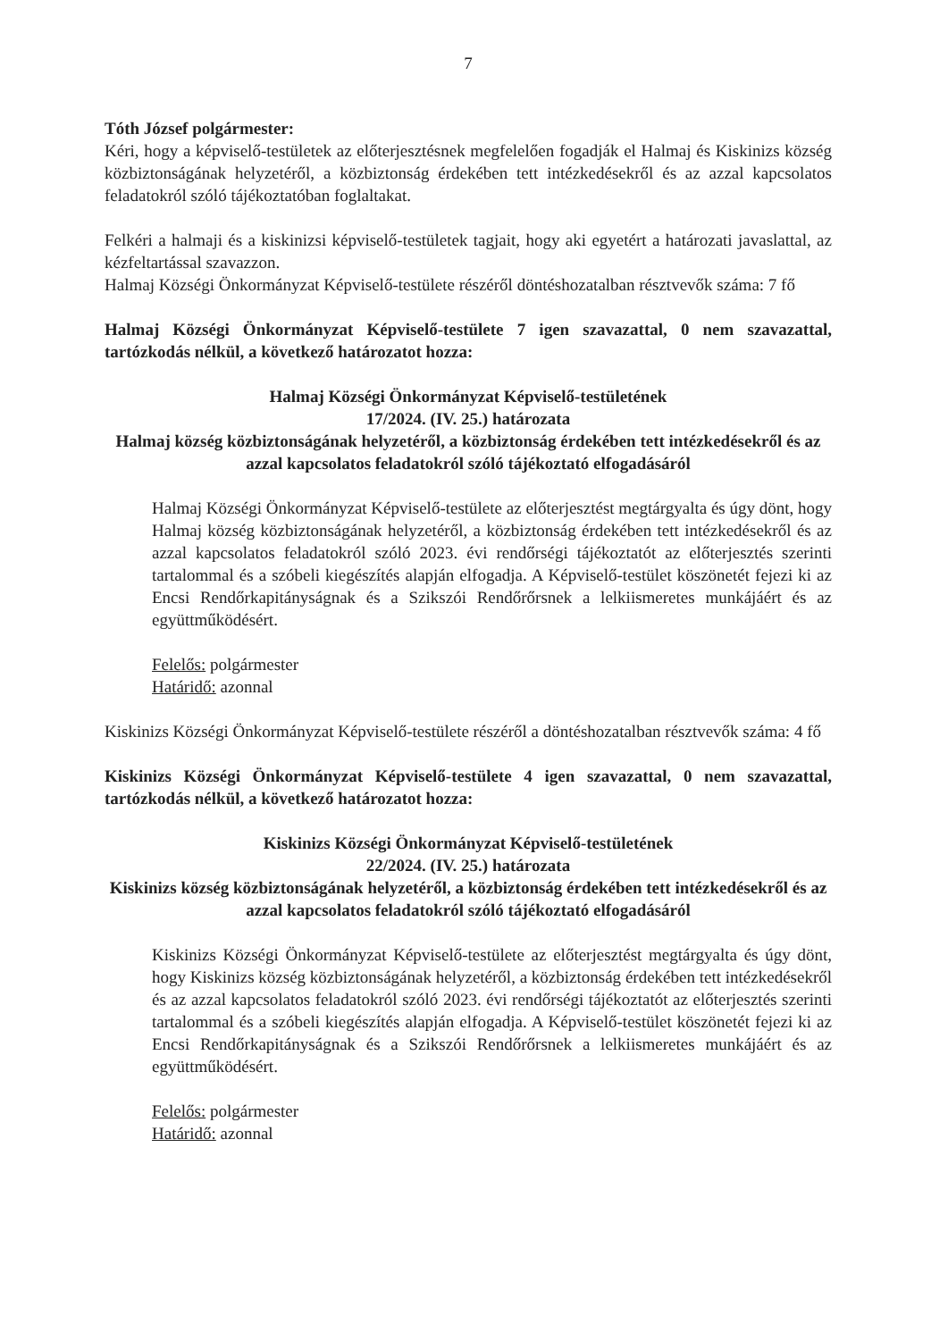7
Tóth József polgármester:
Kéri, hogy a képviselő-testületek az előterjesztésnek megfelelően fogadják el Halmaj és Kiskinizs község közbiztonságának helyzetéről, a közbiztonság érdekében tett intézkedésekről és az azzal kapcsolatos feladatokról szóló tájékoztatóban foglaltakat.
Felkéri a halmaji és a kiskinizsi képviselő-testületek tagjait, hogy aki egyetért a határozati javaslattal, az kézfeltartással szavazzon.
Halmaj Községi Önkormányzat Képviselő-testülete részéről döntéshozatalban résztvevők száma: 7 fő
Halmaj Községi Önkormányzat Képviselő-testülete 7 igen szavazattal, 0 nem szavazattal, tartózkodás nélkül, a következő határozatot hozza:
Halmaj Községi Önkormányzat Képviselő-testületének
17/2024. (IV. 25.) határozata
Halmaj község közbiztonságának helyzetéről, a közbiztonság érdekében tett intézkedésekről és az azzal kapcsolatos feladatokról szóló tájékoztató elfogadásáról
Halmaj Községi Önkormányzat Képviselő-testülete az előterjesztést megtárgyalta és úgy dönt, hogy Halmaj község közbiztonságának helyzetéről, a közbiztonság érdekében tett intézkedésekről és az azzal kapcsolatos feladatokról szóló 2023. évi rendőrségi tájékoztatót az előterjesztés szerinti tartalommal és a szóbeli kiegészítés alapján elfogadja. A Képviselő-testület köszönetét fejezi ki az Encsi Rendőrkapitányságnak és a Szikszói Rendőrőrsnek a lelkiismeretes munkájáért és az együttműködésért.
Felelős: polgármester
Határidő: azonnal
Kiskinizs Községi Önkormányzat Képviselő-testülete részéről a döntéshozatalban résztvevők száma: 4 fő
Kiskinizs Községi Önkormányzat Képviselő-testülete 4 igen szavazattal, 0 nem szavazattal, tartózkodás nélkül, a következő határozatot hozza:
Kiskinizs Községi Önkormányzat Képviselő-testületének
22/2024. (IV. 25.) határozata
Kiskinizs község közbiztonságának helyzetéről, a közbiztonság érdekében tett intézkedésekről és az azzal kapcsolatos feladatokról szóló tájékoztató elfogadásáról
Kiskinizs Községi Önkormányzat Képviselő-testülete az előterjesztést megtárgyalta és úgy dönt, hogy Kiskinizs község közbiztonságának helyzetéről, a közbiztonság érdekében tett intézkedésekről és az azzal kapcsolatos feladatokról szóló 2023. évi rendőrségi tájékoztatót az előterjesztés szerinti tartalommal és a szóbeli kiegészítés alapján elfogadja. A Képviselő-testület köszönetét fejezi ki az Encsi Rendőrkapitányságnak és a Szikszói Rendőrőrsnek a lelkiismeretes munkájáért és az együttműködésért.
Felelős: polgármester
Határidő: azonnal